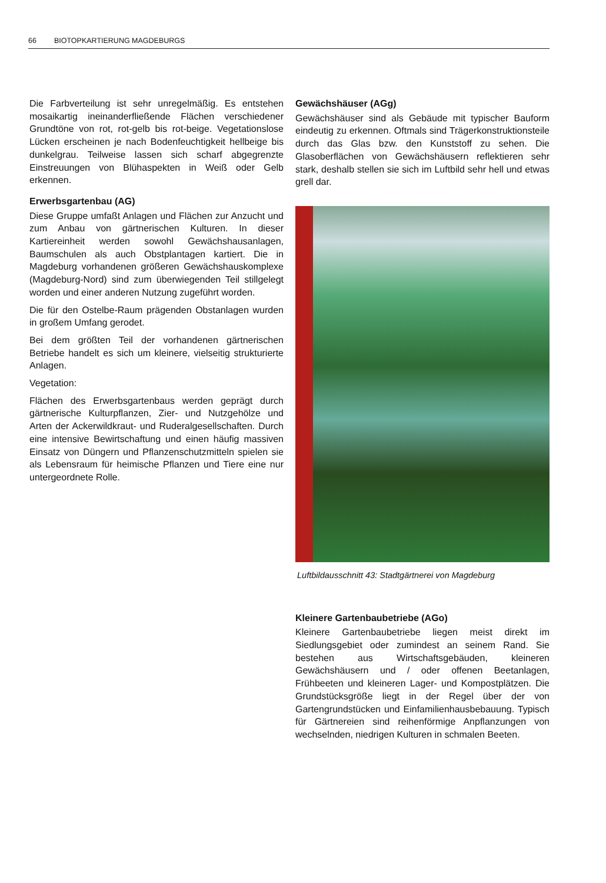66 BIOTOPKARTIERUNG MAGDEBURGS
Die Farbverteilung ist sehr unregelmäßig. Es entstehen mosaikartig ineinanderfließende Flächen verschiedener Grundtöne von rot, rot-gelb bis rot-beige. Vegetationslose Lücken erscheinen je nach Bodenfeuchtigkeit hellbeige bis dunkelgrau. Teilweise lassen sich scharf abgegrenzte Einstreuungen von Blühaspekten in Weiß oder Gelb erkennen.
Erwerbsgartenbau (AG)
Diese Gruppe umfaßt Anlagen und Flächen zur Anzucht und zum Anbau von gärtnerischen Kulturen. In dieser Kartiereinheit werden sowohl Gewächshausanlagen, Baumschulen als auch Obstplantagen kartiert. Die in Magdeburg vorhandenen größeren Gewächshauskomplexe (Magdeburg-Nord) sind zum überwiegenden Teil stillgelegt worden und einer anderen Nutzung zugeführt worden.
Die für den Ostelbe-Raum prägenden Obstanlagen wurden in großem Umfang gerodet.
Bei dem größten Teil der vorhandenen gärtnerischen Betriebe handelt es sich um kleinere, vielseitig strukturierte Anlagen.
Vegetation:
Flächen des Erwerbsgartenbaus werden geprägt durch gärtnerische Kulturpflanzen, Zier- und Nutzgehölze und Arten der Ackerwildkraut- und Ruderalgesellschaften. Durch eine intensive Bewirtschaftung und einen häufig massiven Einsatz von Düngern und Pflanzenschutzmitteln spielen sie als Lebensraum für heimische Pflanzen und Tiere eine nur untergeordnete Rolle.
Gewächshäuser (AGg)
Gewächshäuser sind als Gebäude mit typischer Bauform eindeutig zu erkennen. Oftmals sind Trägerkonstruktionsteile durch das Glas bzw. den Kunststoff zu sehen. Die Glasoberflächen von Gewächshäusern reflektieren sehr stark, deshalb stellen sie sich im Luftbild sehr hell und etwas grell dar.
Luftbildausschnitt 43: Stadtgärtnerei von Magdeburg
Kleinere Gartenbaubetriebe (AGo)
Kleinere Gartenbaubetriebe liegen meist direkt im Siedlungsgebiet oder zumindest an seinem Rand. Sie bestehen aus Wirtschaftsgebäuden, kleineren Gewächshäusern und / oder offenen Beetanlagen, Frühbeeten und kleineren Lager- und Kompostplätzen. Die Grundstücksgröße liegt in der Regel über der von Gartengrundstücken und Einfamilienhausbebauung. Typisch für Gärtnereien sind reihenförmige Anpflanzungen von wechselnden, niedrigen Kulturen in schmalen Beeten.